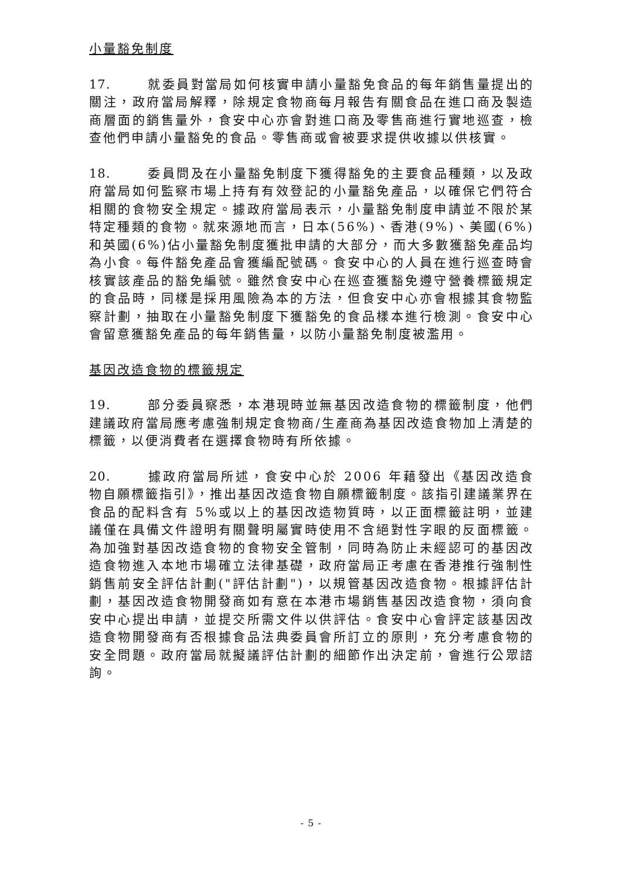小量豁免制度
17. 就委員對當局如何核實申請小量豁免食品的每年銷售量提出的關注，政府當局解釋，除規定食物商每月報告有關食品在進口商及製造商層面的銷售量外，食安中心亦會對進口商及零售商進行實地巡查，檢查他們申請小量豁免的食品。零售商或會被要求提供收據以供核實。
18. 委員問及在小量豁免制度下獲得豁免的主要食品種類，以及政府當局如何監察市場上持有有效登記的小量豁免產品，以確保它們符合相關的食物安全規定。據政府當局表示，小量豁免制度申請並不限於某特定種類的食物。就來源地而言，日本(56%)、香港(9%)、美國(6%)和英國(6%)佔小量豁免制度獲批申請的大部分，而大多數獲豁免產品均為小食。每件豁免產品會獲編配號碼。食安中心的人員在進行巡查時會核實該產品的豁免編號。雖然食安中心在巡查獲豁免遵守營養標籤規定的食品時，同樣是採用風險為本的方法，但食安中心亦會根據其食物監察計劃，抽取在小量豁免制度下獲豁免的食品樣本進行檢測。食安中心會留意獲豁免產品的每年銷售量，以防小量豁免制度被濫用。
基因改造食物的標籤規定
19. 部分委員察悉，本港現時並無基因改造食物的標籤制度，他們建議政府當局應考慮強制規定食物商/生產商為基因改造食物加上清楚的標籤，以便消費者在選擇食物時有所依據。
20. 據政府當局所述，食安中心於 2006 年藉發出《基因改造食物自願標籤指引》，推出基因改造食物自願標籤制度。該指引建議業界在食品的配料含有 5%或以上的基因改造物質時，以正面標籤註明，並建議僅在具備文件證明有關聲明屬實時使用不含絕對性字眼的反面標籤。為加強對基因改造食物的食物安全管制，同時為防止未經認可的基因改造食物進入本地市場確立法律基礎，政府當局正考慮在香港推行強制性銷售前安全評估計劃("評估計劃")，以規管基因改造食物。根據評估計劃，基因改造食物開發商如有意在本港市場銷售基因改造食物，須向食安中心提出申請，並提交所需文件以供評估。食安中心會評定該基因改造食物開發商有否根據食品法典委員會所訂立的原則，充分考慮食物的安全問題。政府當局就擬議評估計劃的細節作出決定前，會進行公眾諮詢。
- 5 -